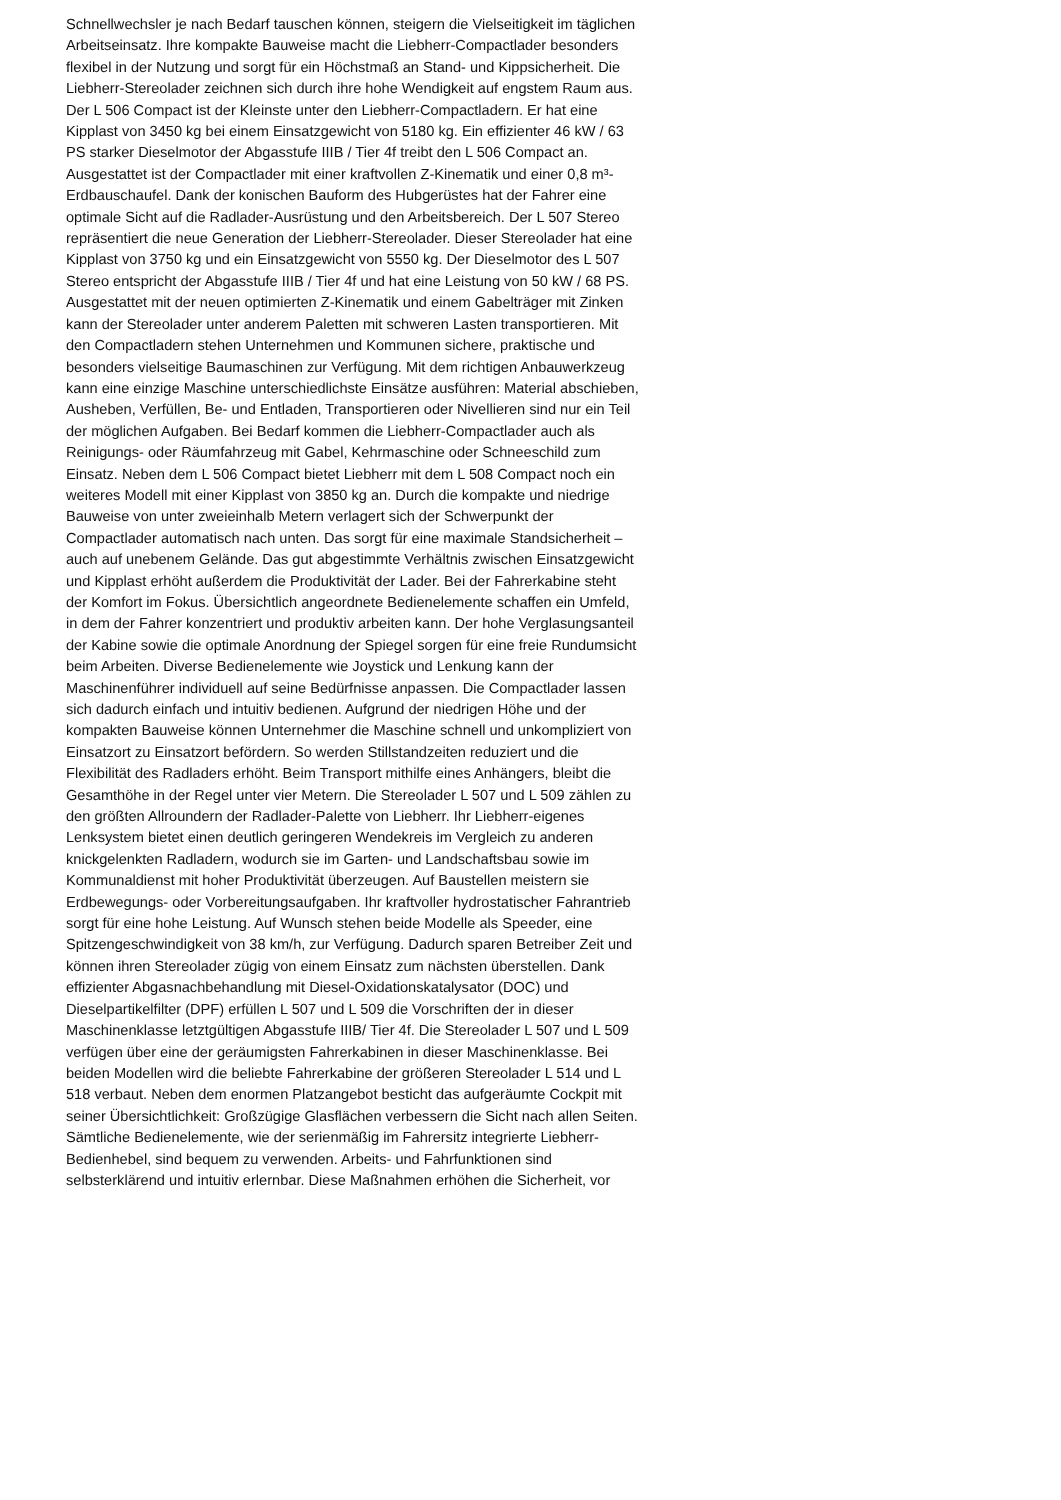Schnellwechsler je nach Bedarf tauschen können, steigern die Vielseitigkeit im täglichen
Arbeitseinsatz. Ihre kompakte Bauweise macht die Liebherr-Compactlader besonders
flexibel in der Nutzung und sorgt für ein Höchstmaß an Stand- und Kippsicherheit. Die
Liebherr-Stereolader zeichnen sich durch ihre hohe Wendigkeit auf engstem Raum aus.
Der L 506 Compact ist der Kleinste unter den Liebherr-Compactladern. Er hat eine
Kipplast von 3450 kg bei einem Einsatzgewicht von 5180 kg. Ein effizienter 46 kW / 63
PS starker Dieselmotor der Abgasstufe IIIB / Tier 4f treibt den L 506 Compact an.
Ausgestattet ist der Compactlader mit einer kraftvollen Z-Kinematik und einer 0,8 m³-
Erdbauschaufel. Dank der konischen Bauform des Hubgerüstes hat der Fahrer eine
optimale Sicht auf die Radlader-Ausrüstung und den Arbeitsbereich. Der L 507 Stereo
repräsentiert die neue Generation der Liebherr-Stereolader. Dieser Stereolader hat eine
Kipplast von 3750 kg und ein Einsatzgewicht von 5550 kg. Der Dieselmotor des L 507
Stereo entspricht der Abgasstufe IIIB / Tier 4f und hat eine Leistung von 50 kW / 68 PS.
Ausgestattet mit der neuen optimierten Z-Kinematik und einem Gabelträger mit Zinken
kann der Stereolader unter anderem Paletten mit schweren Lasten transportieren. Mit
den Compactladern stehen Unternehmen und Kommunen sichere, praktische und
besonders vielseitige Baumaschinen zur Verfügung. Mit dem richtigen Anbauwerkzeug
kann eine einzige Maschine unterschiedlichste Einsätze ausführen: Material abschieben,
Ausheben, Verfüllen, Be- und Entladen, Transportieren oder Nivellieren sind nur ein Teil
der möglichen Aufgaben. Bei Bedarf kommen die Liebherr-Compactlader auch als
Reinigungs- oder Räumfahrzeug mit Gabel, Kehrmaschine oder Schneeschild zum
Einsatz. Neben dem L 506 Compact bietet Liebherr mit dem L 508 Compact noch ein
weiteres Modell mit einer Kipplast von 3850 kg an. Durch die kompakte und niedrige
Bauweise von unter zweieinhalb Metern verlagert sich der Schwerpunkt der
Compactlader automatisch nach unten. Das sorgt für eine maximale Standsicherheit –
auch auf unebenem Gelände. Das gut abgestimmte Verhältnis zwischen Einsatzgewicht
und Kipplast erhöht außerdem die Produktivität der Lader. Bei der Fahrerkabine steht
der Komfort im Fokus. Übersichtlich angeordnete Bedienelemente schaffen ein Umfeld,
in dem der Fahrer konzentriert und produktiv arbeiten kann. Der hohe Verglasungsanteil
der Kabine sowie die optimale Anordnung der Spiegel sorgen für eine freie Rundumsicht
beim Arbeiten. Diverse Bedienelemente wie Joystick und Lenkung kann der
Maschinenführer individuell auf seine Bedürfnisse anpassen. Die Compactlader lassen
sich dadurch einfach und intuitiv bedienen. Aufgrund der niedrigen Höhe und der
kompakten Bauweise können Unternehmer die Maschine schnell und unkompliziert von
Einsatzort zu Einsatzort befördern. So werden Stillstandzeiten reduziert und die
Flexibilität des Radladers erhöht. Beim Transport mithilfe eines Anhängers, bleibt die
Gesamthöhe in der Regel unter vier Metern. Die Stereolader L 507 und L 509 zählen zu
den größten Allroundern der Radlader-Palette von Liebherr. Ihr Liebherr-eigenes
Lenksystem bietet einen deutlich geringeren Wendekreis im Vergleich zu anderen
knickgelenkten Radladern, wodurch sie im Garten- und Landschaftsbau sowie im
Kommunaldienst mit hoher Produktivität überzeugen. Auf Baustellen meistern sie
Erdbewegungs- oder Vorbereitungsaufgaben. Ihr kraftvoller hydrostatischer Fahrantrieb
sorgt für eine hohe Leistung. Auf Wunsch stehen beide Modelle als Speeder, eine
Spitzengeschwindigkeit von 38 km/h, zur Verfügung. Dadurch sparen Betreiber Zeit und
können ihren Stereolader zügig von einem Einsatz zum nächsten überstellen. Dank
effizienter Abgasnachbehandlung mit Diesel-Oxidationskatalysator (DOC) und
Dieselpartikelfilter (DPF) erfüllen L 507 und L 509 die Vorschriften der in dieser
Maschinenklasse letztgültigen Abgasstufe IIIB/ Tier 4f. Die Stereolader L 507 und L 509
verfügen über eine der geräumigsten Fahrerkabinen in dieser Maschinenklasse. Bei
beiden Modellen wird die beliebte Fahrerkabine der größeren Stereolader L 514 und L
518 verbaut. Neben dem enormen Platzangebot besticht das aufgeräumte Cockpit mit
seiner Übersichtlichkeit: Großzügige Glasflächen verbessern die Sicht nach allen Seiten.
Sämtliche Bedienelemente, wie der serienmäßig im Fahrersitz integrierte Liebherr-
Bedienhebel, sind bequem zu verwenden. Arbeits- und Fahrfunktionen sind
selbsterklärend und intuitiv erlernbar. Diese Maßnahmen erhöhen die Sicherheit, vor